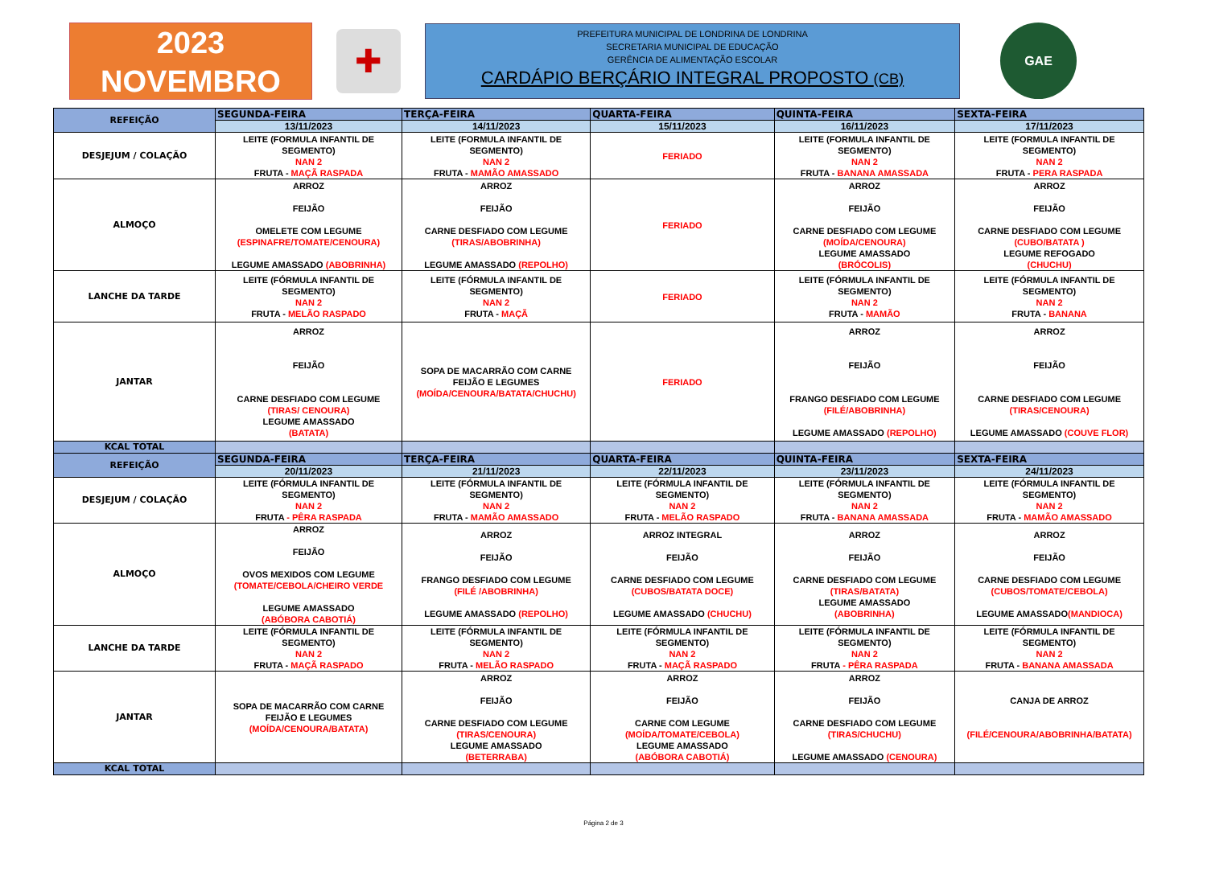2023
NOVEMBRO
✚
PREFEITURA MUNICIPAL DE LONDRINA DE LONDRINA
SECRETARIA MUNICIPAL DE EDUCAÇÃO
GERÊNCIA DE ALIMENTAÇÃO ESCOLAR
CARDÁPIO BERÇÁRIO INTEGRAL PROPOSTO (CB)
GAE
| REFEIÇÃO | SEGUNDA-FEIRA | TERÇA-FEIRA | QUARTA-FEIRA | QUINTA-FEIRA | SEXTA-FEIRA |
| --- | --- | --- | --- | --- | --- |
| | 13/11/2023 | 14/11/2023 | 15/11/2023 | 16/11/2023 | 17/11/2023 |
| DESJEJUM / COLAÇÃO | LEITE (FORMULA INFANTIL DE SEGMENTO) NAN 2 FRUTA - MAÇÃ RASPADA | LEITE (FORMULA INFANTIL DE SEGMENTO) NAN 2 FRUTA - MAMÃO AMASSADO | FERIADO | LEITE (FORMULA INFANTIL DE SEGMENTO) NAN 2 FRUTA - BANANA AMASSADA | LEITE (FORMULA INFANTIL DE SEGMENTO) NAN 2 FRUTA - PERA RASPADA |
| ALMOÇO | ARROZ FEIJÃO OMELETE COM LEGUME (ESPINAFRE/TOMATE/CENOURA) LEGUME AMASSADO (ABOBRINHA) | ARROZ FEIJÃO CARNE DESFIADO COM LEGUME (TIRAS/ABOBRINHA) LEGUME AMASSADO (REPOLHO) | FERIADO | ARROZ FEIJÃO CARNE DESFIADO COM LEGUME (MOÍDA/CENOURA) LEGUME AMASSADO (BRÓCOLIS) | ARROZ FEIJÃO CARNE DESFIADO COM LEGUME (CUBO/BATATA ) LEGUME REFOGADO (CHUCHU) |
| LANCHE DA TARDE | LEITE (FÓRMULA INFANTIL DE SEGMENTO) NAN 2 FRUTA - MELÃO RASPADO | LEITE (FÓRMULA INFANTIL DE SEGMENTO) NAN 2 FRUTA - MAÇÃ | FERIADO | LEITE (FÓRMULA INFANTIL DE SEGMENTO) NAN 2 FRUTA - MAMÃO | LEITE (FÓRMULA INFANTIL DE SEGMENTO) NAN 2 FRUTA - BANANA |
| JANTAR | ARROZ FEIJÃO CARNE DESFIADO COM LEGUME (TIRAS/ CENOURA) LEGUME AMASSADO (BATATA) | SOPA DE MACARRÃO COM CARNE FEIJÃO E LEGUMES (MOÍDA/CENOURA/BATATA/CHUCHU) | FERIADO | ARROZ FEIJÃO FRANGO DESFIADO COM LEGUME (FILÉ/ABOBRINHA) LEGUME AMASSADO (REPOLHO) | ARROZ FEIJÃO CARNE DESFIADO COM LEGUME (TIRAS/CENOURA) LEGUME AMASSADO (COUVE FLOR) |
| KCAL TOTAL | | | | | |
| REFEIÇÃO | SEGUNDA-FEIRA | TERÇA-FEIRA | QUARTA-FEIRA | QUINTA-FEIRA | SEXTA-FEIRA |
| | 20/11/2023 | 21/11/2023 | 22/11/2023 | 23/11/2023 | 24/11/2023 |
| DESJEJUM / COLAÇÃO | LEITE (FÓRMULA INFANTIL DE SEGMENTO) NAN 2 FRUTA - PÊRA RASPADA | LEITE (FÓRMULA INFANTIL DE SEGMENTO) NAN 2 FRUTA - MAMÃO AMASSADO | LEITE (FÓRMULA INFANTIL DE SEGMENTO) NAN 2 FRUTA - MELÃO RASPADO | LEITE (FÓRMULA INFANTIL DE SEGMENTO) NAN 2 FRUTA - BANANA AMASSADA | LEITE (FÓRMULA INFANTIL DE SEGMENTO) NAN 2 FRUTA - MAMÃO AMASSADO |
| ALMOÇO | ARROZ FEIJÃO OVOS MEXIDOS COM LEGUME (TOMATE/CEBOLA/CHEIRO VERDE LEGUME AMASSADO (ABÓBORA CABOTIÁ) | ARROZ FEIJÃO FRANGO DESFIADO COM LEGUME (FILÉ /ABOBRINHA) LEGUME AMASSADO (REPOLHO) | ARROZ INTEGRAL FEIJÃO CARNE DESFIADO COM LEGUME (CUBOS/BATATA DOCE) LEGUME AMASSADO (CHUCHU) | ARROZ FEIJÃO CARNE DESFIADO COM LEGUME (TIRAS/BATATA) LEGUME AMASSADO (ABOBRINHA) | ARROZ FEIJÃO CARNE DESFIADO COM LEGUME (CUBOS/TOMATE/CEBOLA) LEGUME AMASSADO (MANDIOCA) |
| LANCHE DA TARDE | LEITE (FÓRMULA INFANTIL DE SEGMENTO) NAN 2 FRUTA - MAÇÃ RASPADO | LEITE (FÓRMULA INFANTIL DE SEGMENTO) NAN 2 FRUTA - MELÃO RASPADO | LEITE (FÓRMULA INFANTIL DE SEGMENTO) NAN 2 FRUTA - MAÇÃ RASPADO | LEITE (FÓRMULA INFANTIL DE SEGMENTO) NAN 2 FRUTA - PÊRA RASPADA | LEITE (FÓRMULA INFANTIL DE SEGMENTO) NAN 2 FRUTA - BANANA AMASSADA |
| JANTAR | SOPA DE MACARRÃO COM CARNE FEIJÃO E LEGUMES (MOÍDA/CENOURA/BATATA) | ARROZ FEIJÃO CARNE DESFIADO COM LEGUME (TIRAS/CENOURA) LEGUME AMASSADO (BETERRABA) | ARROZ FEIJÃO CARNE COM LEGUME (MOÍDA/TOMATE/CEBOLA) LEGUME AMASSADO (ABÓBORA CABOTIÁ) | ARROZ FEIJÃO CARNE DESFIADO COM LEGUME (TIRAS/CHUCHU) LEGUME AMASSADO (CENOURA) | CANJA DE ARROZ (FILÉ/CENOURA/ABOBRINHA/BATATA) |
| KCAL TOTAL | | | | | |
Página 2 de 3